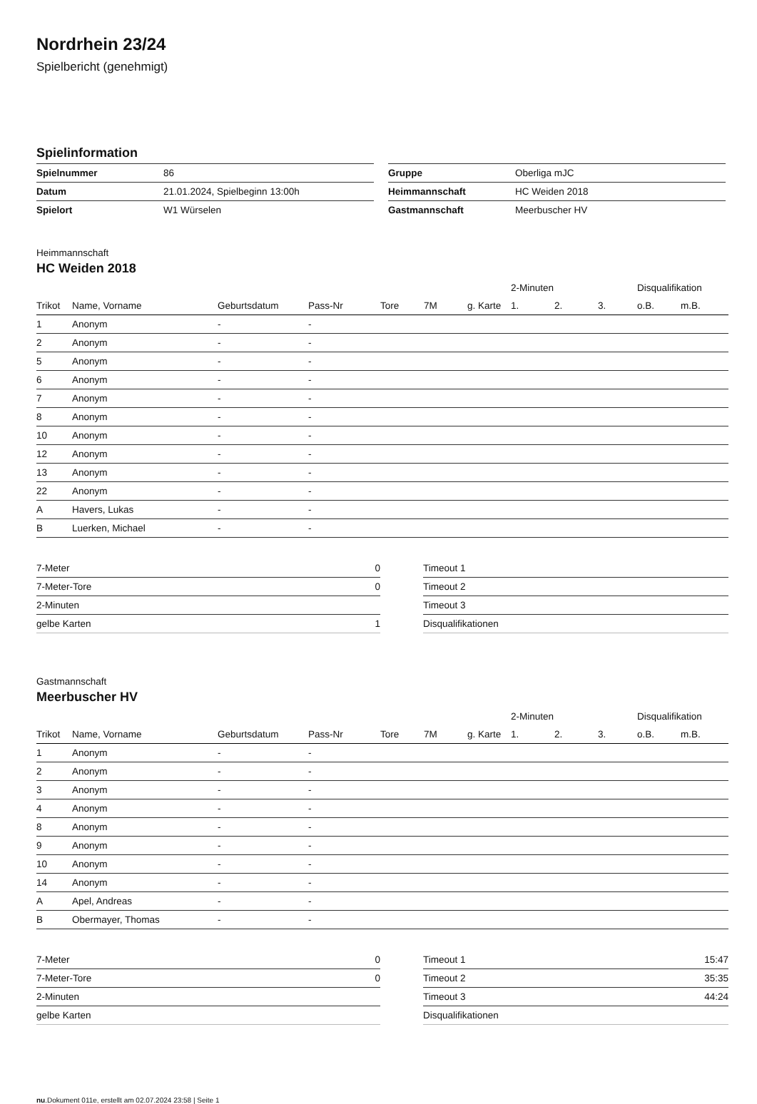Nordrhein 23/24
Spielbericht (genehmigt)
Spielinformation
| Spielnummer | 86 |
| Datum | 21.01.2024, Spielbeginn 13:00h |
| Spielort | W1 Würselen |
| Gruppe | Oberliga mJC |
| Heimmannschaft | HC Weiden 2018 |
| Gastmannschaft | Meerbuscher HV |
Heimmannschaft
HC Weiden 2018
| | | | | | | | 2-Minuten | | | Disqualifikation | |
| --- | --- | --- | --- | --- | --- | --- | --- | --- | --- | --- | --- |
| Trikot | Name, Vorname | Geburtsdatum | Pass-Nr | Tore | 7M | g. Karte | 1. | 2. | 3. | o.B. | m.B. |
| 1 | Anonym | - | - | | | | | | | | |
| 2 | Anonym | - | - | | | | | | | | |
| 5 | Anonym | - | - | | | | | | | | |
| 6 | Anonym | - | - | | | | | | | | |
| 7 | Anonym | - | - | | | | | | | | |
| 8 | Anonym | - | - | | | | | | | | |
| 10 | Anonym | - | - | | | | | | | | |
| 12 | Anonym | - | - | | | | | | | | |
| 13 | Anonym | - | - | | | | | | | | |
| 22 | Anonym | - | - | | | | | | | | |
| A | Havers, Lukas | - | - | | | | | | | | |
| B | Luerken, Michael | - | - | | | | | | | | |
| 7-Meter | 0 |
| 7-Meter-Tore | 0 |
| 2-Minuten | |
| gelbe Karten | 1 |
| Timeout 1 | |
| Timeout 2 | |
| Timeout 3 | |
| Disqualifikationen | |
Gastmannschaft
Meerbuscher HV
| | | | | | | | 2-Minuten | | | Disqualifikation | |
| --- | --- | --- | --- | --- | --- | --- | --- | --- | --- | --- | --- |
| Trikot | Name, Vorname | Geburtsdatum | Pass-Nr | Tore | 7M | g. Karte | 1. | 2. | 3. | o.B. | m.B. |
| 1 | Anonym | - | - | | | | | | | | |
| 2 | Anonym | - | - | | | | | | | | |
| 3 | Anonym | - | - | | | | | | | | |
| 4 | Anonym | - | - | | | | | | | | |
| 8 | Anonym | - | - | | | | | | | | |
| 9 | Anonym | - | - | | | | | | | | |
| 10 | Anonym | - | - | | | | | | | | |
| 14 | Anonym | - | - | | | | | | | | |
| A | Apel, Andreas | - | - | | | | | | | | |
| B | Obermayer, Thomas | - | - | | | | | | | | |
| 7-Meter | 0 |
| 7-Meter-Tore | 0 |
| 2-Minuten | |
| gelbe Karten | |
| Timeout 1 | 15:47 |
| Timeout 2 | 35:35 |
| Timeout 3 | 44:24 |
| Disqualifikationen | |
nu.Dokument 011e, erstellt am 02.07.2024 23:58 | Seite 1